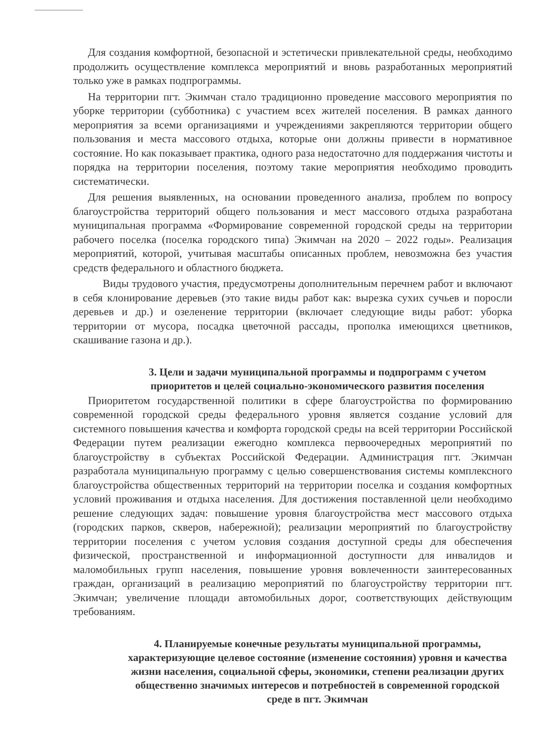Для создания комфортной, безопасной и эстетически привлекательной среды, необходимо продолжить осуществление комплекса мероприятий и вновь разработанных мероприятий только уже в рамках подпрограммы.
На территории пгт. Экимчан стало традиционно проведение массового мероприятия по уборке территории (субботника) с участием всех жителей поселения. В рамках данного мероприятия за всеми организациями и учреждениями закрепляются территории общего пользования и места массового отдыха, которые они должны привести в нормативное состояние. Но как показывает практика, одного раза недостаточно для поддержания чистоты и порядка на территории поселения, поэтому такие мероприятия необходимо проводить систематически.
Для решения выявленных, на основании проведенного анализа, проблем по вопросу благоустройства территорий общего пользования и мест массового отдыха разработана муниципальная программа «Формирование современной городской среды на территории рабочего поселка (поселка городского типа) Экимчан на 2020 – 2022 годы». Реализация мероприятий, которой, учитывая масштабы описанных проблем, невозможна без участия средств федерального и областного бюджета.
Виды трудового участия, предусмотрены дополнительным перечнем работ и включают в себя клонирование деревьев (это такие виды работ как: вырезка сухих сучьев и поросли деревьев и др.) и озеленение территории (включает следующие виды работ: уборка территории от мусора, посадка цветочной рассады, прополка имеющихся цветников, скашивание газона и др.).
3. Цели и задачи муниципальной программы и подпрограмм с учетом приоритетов и целей социально-экономического развития поселения
Приоритетом государственной политики в сфере благоустройства по формированию современной городской среды федерального уровня является создание условий для системного повышения качества и комфорта городской среды на всей территории Российской Федерации путем реализации ежегодно комплекса первоочередных мероприятий по благоустройству в субъектах Российской Федерации. Администрация пгт. Экимчан разработала муниципальную программу с целью совершенствования системы комплексного благоустройства общественных территорий на территории поселка и создания комфортных условий проживания и отдыха населения. Для достижения поставленной цели необходимо решение следующих задач: повышение уровня благоустройства мест массового отдыха (городских парков, скверов, набережной); реализации мероприятий по благоустройству территории поселения с учетом условия создания доступной среды для обеспечения физической, пространственной и информационной доступности для инвалидов и маломобильных групп населения, повышение уровня вовлеченности заинтересованных граждан, организаций в реализацию мероприятий по благоустройству территории пгт. Экимчан; увеличение площади автомобильных дорог, соответствующих действующим требованиям.
4. Планируемые конечные результаты муниципальной программы, характеризующие целевое состояние (изменение состояния) уровня и качества жизни населения, социальной сферы, экономики, степени реализации других общественно значимых интересов и потребностей в современной городской среде в пгт. Экимчан